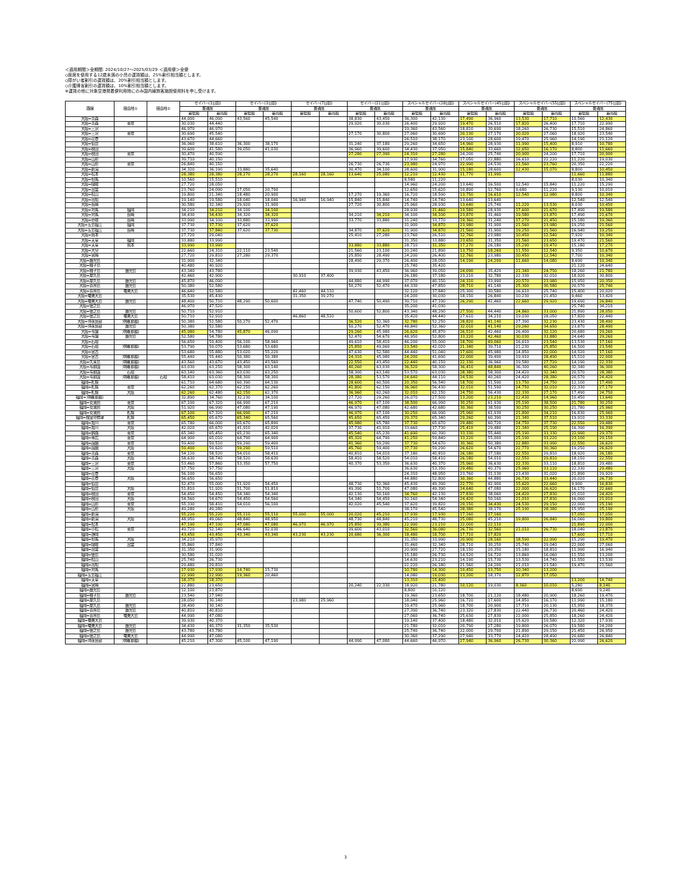＜適用期間＞全期間: 2024/10/27～2025/03/29 ＜適用便＞全便
◇座席を使用する12歳未満の小児の運賃額は、25%割引相当額とします。
◇障がい者割引の運賃額は、20%割引相当額とします。
◇介護帰省割引の運賃額は、10%割引相当額とします。
※運賃の他に対象空港発着便利用時にのみ国内線旅客施設使用料を申し受けます。
| 路線 | 経由地① | 経由地② | セイバー(1日前) | | セイバー(3日前) | | セイバー(7日前) | | セイバー(21日前) | | スペシャルセイバー(28日前) | | スペシャルセイバー(45日前) | | スペシャルセイバー(55日前) | | スペシャルセイバー(75日前) | |
| --- | --- | --- | --- | --- | --- | --- | --- | --- | --- | --- | --- | --- | --- | --- | --- | --- | --- | --- |
| | | | 普通席 | | 普通席 | | 普通席 | | 普通席 | | 普通席 | | 普通席 | | 普通席 | | 普通席 | |
| | | | 最低額 | 最高額 | 最低額 | 最高額 | 最低額 | 最高額 | 最低額 | 最高額 | 最低額 | 最高額 | 最低額 | 最高額 | 最低額 | 最高額 | 最低額 | 最高額 |
| 大阪=青森 | | | 44,000 | 46,090 | 43,560 | 45,540 | | | 38,830 | 43,450 | 36,300 | 42,130 | 17,490 | 36,960 | 13,530 | 17,710 | 10,560 | 12,430 |
| 大阪=青森 | 東京 | | 30,030 | 44,440 | | | | | 29,920 | 30,030 | 26,400 | 29,920 | 19,470 | 26,510 | 17,820 | 26,400 | 17,710 | 22,990 |
| 大阪=三沢 | | | 46,970 | 46,970 | | | | | | | 19,360 | 43,560 | 18,810 | 30,690 | 18,260 | 26,730 | 15,510 | 24,860 |
| 大阪=三沢 | 東京 | | 30,690 | 45,540 | | | | | 27,170 | 30,800 | 27,060 | 30,690 | 20,130 | 27,170 | 20,020 | 27,060 | 18,920 | 23,540 |
| 大阪=花巻 | | | 43,670 | 44,660 | | | | | | | 26,510 | 38,170 | 23,100 | 28,600 | 19,470 | 25,960 | 14,190 | 21,120 |
| 大阪=仙台 | | | 36,960 | 38,610 | 36,300 | 38,170 | | | 31,240 | 37,180 | 29,260 | 34,650 | 14,960 | 28,930 | 11,990 | 15,400 | 8,910 | 10,780 |
| 大阪=秋田 | | | 39,600 | 41,580 | 39,050 | 41,030 | | | 36,960 | 39,600 | 34,430 | 37,950 | 15,840 | 33,660 | 12,650 | 16,170 | 8,800 | 11,660 |
| 大阪=秋田 | 東京 | | 30,470 | 40,590 | | | | | 27,280 | 27,390 | 24,310 | 27,280 | 24,200 | 25,740 | 20,900 | 24,200 | 17,710 | 20,900 |
| 大阪=山形 | | | 39,710 | 40,150 | | | | | | | 17,930 | 34,760 | 17,050 | 22,880 | 16,610 | 22,220 | 11,220 | 19,030 |
| 大阪=山形 | 東京 | | 26,840 | 40,150 | | | | | 26,730 | 26,730 | 23,980 | 24,970 | 22,990 | 24,530 | 21,560 | 23,760 | 20,350 | 22,220 |
| 大阪=新潟 | | | 34,320 | 36,190 | 33,880 | 35,640 | | | 30,470 | 34,100 | 28,600 | 31,900 | 15,180 | 28,600 | 12,430 | 15,070 | 8,800 | 10,450 |
| 大阪=松本 | | | 28,380 | 28,380 | 28,270 | 28,270 | 28,160 | 28,160 | 13,640 | 25,080 | 12,210 | 12,430 | 11,770 | 11,990 | | | 11,660 | 11,880 |
| 大阪=但馬 | | | 10,560 | 15,510 | | | | | | | 8,580 | 11,220 | | | | | 8,030 | 10,340 |
| 大阪=隠岐 | | | 27,720 | 28,050 | | | | | | | 14,960 | 24,200 | 13,640 | 16,500 | 12,540 | 15,840 | 11,220 | 15,290 |
| 大阪=出雲 | | | 23,760 | 24,090 | 17,050 | 20,790 | | | | | 12,650 | 15,620 | 10,890 | 12,760 | 9,680 | 11,220 | 9,130 | 10,010 |
| 大阪=松山 | | | 19,800 | 21,340 | 18,480 | 20,900 | | | 17,270 | 19,360 | 16,720 | 18,590 | 13,750 | 16,610 | 12,540 | 12,980 | 8,800 | 10,340 |
| 大阪=高知 | | | 19,140 | 19,580 | 18,040 | 18,040 | 16,940 | 16,940 | 15,840 | 15,840 | 14,740 | 14,740 | 13,640 | 13,640 | | | 12,540 | 12,540 |
| 大阪=長崎 | | | 30,580 | 32,340 | 29,920 | 31,900 | | | 27,720 | 30,800 | 25,960 | 28,930 | 13,640 | 25,740 | 11,220 | 13,530 | 8,030 | 10,450 |
| 大阪=対馬 | 福岡 | | 34,210 | 34,210 | 34,100 | 34,100 | | | | | 28,930 | 31,460 | 19,580 | 28,930 | 17,600 | 21,670 | 17,490 | 19,580 |
| 大阪=対馬 | 長崎 | | 34,430 | 34,430 | 34,320 | 34,320 | | | 34,210 | 34,210 | 34,100 | 34,100 | 23,870 | 31,460 | 19,580 | 23,870 | 17,490 | 21,670 |
| 大阪=壱岐 | 長崎 | | 33,990 | 34,100 | 33,880 | 33,990 | | | 33,770 | 33,880 | 31,240 | 33,770 | 19,360 | 31,240 | 17,270 | 21,450 | 15,180 | 19,360 |
| 大阪=五島福江 | 福岡 | | 37,730 | 37,730 | 37,620 | 37,620 | | | | | 31,900 | 34,870 | 23,980 | 31,900 | 21,560 | 23,980 | 19,250 | 21,560 |
| 大阪=五島福江 | 長崎 | | 37,730 | 37,840 | 37,620 | 37,730 | | | 34,870 | 37,620 | 31,900 | 34,870 | 21,560 | 31,900 | 19,250 | 21,560 | 16,940 | 19,250 |
| 大阪=熊本 | | | 27,720 | 29,040 | | | | | 25,410 | 27,280 | 23,760 | 26,510 | 12,760 | 23,980 | 10,450 | 12,540 | 7,920 | 10,340 |
| 大阪=天草 | 福岡 | | 33,880 | 33,990 | | | | | | | 31,350 | 33,880 | 23,650 | 31,350 | 21,560 | 23,650 | 19,470 | 21,560 |
| 大阪=天草 | 熊本 | | 33,990 | 33,990 | | | | | 33,880 | 33,880 | 28,710 | 31,350 | 17,270 | 26,180 | 15,290 | 19,470 | 15,180 | 17,270 |
| 大阪=大分 | | | 22,660 | 24,310 | 22,110 | 23,540 | | | 21,560 | 23,100 | 20,240 | 21,890 | 13,750 | 18,260 | 11,550 | 12,540 | 9,350 | 10,670 |
| 大阪=宮崎 | | | 27,720 | 29,810 | 27,280 | 29,370 | | | 25,850 | 28,490 | 24,200 | 26,400 | 12,760 | 23,980 | 10,450 | 12,540 | 7,700 | 10,340 |
| 大阪=鹿児島 | | | 31,900 | 32,340 | | | | | 28,490 | 29,370 | 26,400 | 28,050 | 14,190 | 24,200 | 11,660 | 14,080 | 8,690 | 10,340 |
| 大阪=種子島 | | | 40,480 | 40,920 | | | | | | | 25,740 | 35,420 | | | | | 21,120 | 24,640 |
| 大阪=種子島 | 鹿児島 | | 43,340 | 43,780 | | | | | 39,930 | 43,450 | 36,960 | 39,050 | 24,090 | 35,420 | 21,340 | 24,750 | 18,260 | 21,780 |
| 大阪=屋久島 | | | 42,460 | 42,900 | | | 30,910 | 37,400 | | | 26,180 | 37,180 | 23,210 | 32,780 | 22,330 | 32,010 | 18,920 | 30,800 |
| 大阪=屋久島 | 鹿児島 | | 45,870 | 46,090 | | | | | 44,880 | 44,990 | 37,070 | 40,150 | 24,310 | 33,990 | 20,570 | 23,980 | 15,950 | 20,350 |
| 大阪=喜界島 | 鹿児島 | | 50,380 | 52,580 | | | | | 50,270 | 52,470 | 44,330 | 47,850 | 28,710 | 41,140 | 25,300 | 30,580 | 20,570 | 25,740 |
| 大阪=喜界島 | 奄美大島 | | 46,640 | 52,580 | | | 42,460 | 44,110 | | | 32,120 | 37,840 | 25,300 | 30,580 | 16,610 | 25,740 | 15,400 | 20,020 |
| 大阪=奄美大島 | | | 35,530 | 45,430 | | | 31,350 | 39,270 | | | 24,200 | 30,030 | 18,150 | 26,840 | 10,230 | 21,450 | 9,460 | 13,420 |
| 大阪=奄美大島 | 鹿児島 | | 48,400 | 50,710 | 48,290 | 50,600 | | | 47,740 | 50,490 | 39,710 | 47,190 | 26,290 | 42,460 | 22,660 | 29,920 | 19,690 | 26,840 |
| 大阪=徳之島 | | | 46,970 | 47,520 | | | | | | | 35,200 | 41,030 | | | | | 25,740 | 34,210 |
| 大阪=徳之島 | 鹿児島 | | 50,710 | 52,910 | | | | | 50,600 | 52,800 | 43,340 | 48,290 | 27,500 | 44,440 | 24,860 | 33,000 | 21,890 | 28,050 |
| 大阪=徳之島 | 奄美大島 | | 50,710 | 52,910 | | | 46,860 | 48,510 | | | 35,420 | 44,440 | 27,610 | 34,210 | 19,030 | 28,050 | 17,820 | 22,440 |
| 大阪=沖永良部 | 沖縄(那覇) | | 50,380 | 52,580 | 50,270 | 52,470 | | | 36,520 | 52,360 | 32,780 | 52,250 | 28,820 | 41,140 | 27,390 | 32,230 | 23,430 | 28,490 |
| 大阪=沖永良部 | 鹿児島 | | 50,380 | 52,580 | | | | | 50,270 | 52,470 | 48,840 | 52,360 | 32,010 | 41,140 | 29,260 | 34,650 | 23,870 | 28,490 |
| 大阪=与論 | 沖縄(那覇) | | 45,980 | 54,780 | 45,870 | 46,090 | | | 29,260 | 45,980 | 26,620 | 45,870 | 26,510 | 42,460 | 26,400 | 32,120 | 20,680 | 29,260 |
| 大阪=与論 | 鹿児島 | | 52,580 | 54,780 | | | | | 52,470 | 54,670 | 48,950 | 52,800 | 33,220 | 42,460 | 30,030 | 33,880 | 24,640 | 29,260 |
| 大阪=石垣 | | | 56,650 | 59,400 | 56,100 | 58,960 | | | 49,610 | 58,410 | 46,200 | 55,000 | 18,700 | 49,060 | 16,610 | 23,540 | 13,530 | 17,160 |
| 大阪=石垣 | 沖縄(那覇) | | 53,790 | 59,070 | 53,680 | 53,680 | | | 25,850 | 49,060 | 23,540 | 42,020 | 21,340 | 39,710 | 21,230 | 25,850 | 16,500 | 23,540 |
| 大阪=宮古 | | | 53,680 | 55,880 | 53,020 | 55,220 | | | 47,630 | 52,580 | 44,440 | 51,040 | 17,600 | 45,980 | 14,850 | 22,000 | 14,520 | 17,160 |
| 大阪=宮古 | 沖縄(那覇) | | 55,440 | 55,440 | 50,380 | 50,380 | | | 24,310 | 45,980 | 24,200 | 41,690 | 22,000 | 39,490 | 19,910 | 28,490 | 15,510 | 22,000 |
| 大阪=久米島 | 沖縄(那覇) | | 43,560 | 43,670 | 43,450 | 43,560 | | | 22,550 | 43,450 | 22,440 | 40,150 | 22,330 | 36,960 | 19,580 | 27,720 | 14,190 | 22,330 |
| 大阪=与那国 | 沖縄(那覇) | | 63,030 | 63,250 | 58,300 | 63,140 | | | 40,260 | 63,030 | 36,520 | 58,300 | 36,410 | 48,840 | 36,300 | 40,260 | 32,340 | 36,300 |
| 大阪=与那国 | 石垣 | | 63,140 | 63,360 | 63,030 | 63,250 | | | 58,300 | 63,140 | 53,570 | 63,030 | 28,380 | 58,300 | 24,420 | 32,340 | 20,570 | 28,380 |
| 大阪=与那国 | 沖縄(那覇) | 石垣 | 58,410 | 63,030 | 58,300 | 58,300 | | | 28,380 | 53,570 | 24,640 | 44,110 | 24,530 | 40,260 | 24,420 | 28,380 | 20,570 | 24,420 |
| 福岡=札幌 | | | 61,710 | 64,680 | 60,390 | 64,130 | | | 28,600 | 60,500 | 20,350 | 56,540 | 18,700 | 51,590 | 13,750 | 24,750 | 12,100 | 17,490 |
| 福岡=札幌 | 東京 | | 62,260 | 62,370 | 62,150 | 62,260 | | | 41,800 | 62,150 | 36,960 | 56,430 | 32,010 | 51,590 | 24,750 | 32,010 | 22,330 | 27,170 |
| 福岡=札幌 | 大阪 | | 62,260 | 62,480 | 62,150 | 62,370 | | | 36,960 | 62,260 | 32,010 | 62,150 | 24,750 | 56,430 | 22,330 | 27,170 | 17,490 | 24,750 |
| 福岡=沖縄(那覇) | | | 32,890 | 34,760 | 32,230 | 34,100 | | | 27,720 | 29,260 | 26,070 | 27,500 | 13,200 | 23,210 | 12,430 | 14,960 | 10,450 | 13,640 |
| 福岡=女満別 | 東京 | | 67,100 | 67,320 | 66,990 | 67,210 | | | 46,970 | 67,100 | 38,500 | 66,990 | 30,250 | 61,930 | 25,190 | 38,500 | 21,780 | 30,250 |
| 福岡=女満別 | 大阪 | | 51,920 | 66,990 | 47,080 | 47,190 | | | 46,970 | 47,080 | 42,680 | 42,680 | 30,360 | 38,500 | 30,250 | 30,250 | 21,780 | 25,960 |
| 福岡=女満別 | 札幌 | | 67,100 | 67,320 | 66,990 | 67,210 | | | 46,970 | 67,100 | 30,250 | 66,990 | 25,960 | 61,930 | 21,890 | 34,210 | 16,830 | 25,960 |
| 福岡=根室中標津 | 札幌 | | 65,450 | 65,670 | 65,340 | 65,560 | | | 45,650 | 65,450 | 29,370 | 65,340 | 29,260 | 60,390 | 21,340 | 37,510 | 19,910 | 33,330 |
| 福岡=旭川 | 東京 | | 65,780 | 66,000 | 65,670 | 65,890 | | | 45,980 | 65,780 | 37,730 | 65,670 | 29,480 | 60,720 | 24,750 | 37,730 | 22,550 | 29,480 |
| 福岡=旭川 | 大阪 | | 42,020 | 65,670 | 41,910 | 42,020 | | | 37,730 | 41,910 | 33,660 | 37,730 | 25,410 | 29,480 | 21,340 | 25,190 | 16,390 | 16,390 |
| 福岡=釧路 | 東京 | | 65,340 | 65,450 | 65,230 | 65,340 | | | 45,540 | 65,230 | 41,690 | 60,390 | 33,330 | 55,440 | 25,190 | 33,330 | 22,990 | 29,370 |
| 福岡=帯広 | 東京 | | 64,900 | 65,010 | 64,790 | 64,900 | | | 45,320 | 64,790 | 41,250 | 59,840 | 33,220 | 55,000 | 25,190 | 33,220 | 23,100 | 29,150 |
| 福岡=函館 | 東京 | | 59,400 | 59,510 | 59,290 | 59,400 | | | 41,360 | 59,290 | 37,730 | 54,670 | 30,360 | 50,380 | 22,880 | 33,990 | 22,550 | 26,620 |
| 福岡=函館 | 大阪 | | 59,400 | 59,620 | 59,290 | 59,510 | | | 45,760 | 59,400 | 37,730 | 59,290 | 26,620 | 54,670 | 22,770 | 30,360 | 19,250 | 26,620 |
| 福岡=青森 | 東京 | | 54,120 | 58,520 | 54,010 | 58,410 | | | 40,810 | 54,010 | 37,180 | 40,810 | 26,180 | 37,180 | 22,550 | 29,810 | 18,920 | 26,180 |
| 福岡=青森 | 大阪 | | 58,630 | 58,740 | 58,520 | 58,630 | | | 58,410 | 58,520 | 54,010 | 58,410 | 26,180 | 54,010 | 22,550 | 29,810 | 18,150 | 22,550 |
| 福岡=三沢 | 東京 | | 53,460 | 57,860 | 53,350 | 57,750 | | | 40,370 | 53,350 | 36,630 | 40,370 | 25,960 | 36,630 | 22,330 | 33,110 | 18,810 | 29,480 |
| 福岡=三沢 | 大阪 | | 57,750 | 57,750 | | | | | | | 36,630 | 53,350 | 29,480 | 40,370 | 25,960 | 33,110 | 22,330 | 29,480 |
| 福岡=花巻 | | | 56,100 | 56,650 | | | | | | | 24,310 | 48,950 | 23,760 | 31,130 | 23,430 | 31,020 | 21,890 | 29,920 |
| 福岡=花巻 | 大阪 | | 56,650 | 56,650 | | | | | | | 44,880 | 52,800 | 30,360 | 44,880 | 26,730 | 33,440 | 20,020 | 26,730 |
| 福岡=仙台 | | | 52,470 | 55,000 | 51,920 | 54,450 | | | 48,730 | 52,360 | 45,430 | 49,390 | 22,770 | 42,900 | 15,620 | 22,660 | 9,900 | 16,830 |
| 福岡=仙台 | 大阪 | | 51,810 | 51,920 | 51,700 | 51,810 | | | 49,390 | 51,700 | 47,080 | 49,390 | 24,640 | 47,080 | 22,000 | 26,620 | 16,170 | 22,660 |
| 福岡=秋田 | 東京 | | 54,450 | 54,450 | 54,340 | 54,340 | | | 42,130 | 50,160 | 34,760 | 42,130 | 27,830 | 38,060 | 24,420 | 27,830 | 21,010 | 24,420 |
| 福岡=秋田 | 大阪 | | 54,560 | 54,670 | 54,450 | 54,560 | | | 54,340 | 54,450 | 50,160 | 54,340 | 24,420 | 50,160 | 21,010 | 27,830 | 16,060 | 21,010 |
| 福岡=山形 | 東京 | | 55,330 | 58,410 | 54,010 | 56,100 | | | 42,020 | 45,540 | 37,620 | 39,820 | 29,150 | 34,430 | 24,530 | 29,150 | 22,000 | 25,190 |
| 福岡=山形 | 大阪 | | 49,280 | 49,280 | | | | | | | 38,170 | 45,540 | 28,380 | 38,170 | 25,190 | 28,380 | 15,950 | 25,190 |
| 福岡=新潟 | | | 55,220 | 55,220 | 55,110 | 55,110 | 55,000 | 55,000 | 20,020 | 45,210 | 17,930 | 17,930 | 17,160 | 17,160 | | | 17,050 | 17,050 |
| 福岡=新潟 | 大阪 | | 48,950 | 49,060 | 48,840 | 48,950 | | | 48,730 | 48,840 | 45,210 | 48,730 | 25,080 | 45,210 | 19,800 | 26,840 | 16,060 | 19,800 |
| 福岡=松本 | | | 47,190 | 47,190 | 47,080 | 47,080 | 46,970 | 46,970 | 25,850 | 39,380 | 22,990 | 23,210 | 22,000 | 22,110 | | | 21,890 | 22,000 |
| 福岡=小松 | 東京 | | 49,720 | 52,140 | 46,640 | 52,030 | | | 39,600 | 43,010 | 32,560 | 36,080 | 26,730 | 32,560 | 21,010 | 26,730 | 18,040 | 23,870 |
| 福岡=静岡 | | | 43,450 | 43,450 | 43,340 | 43,340 | 43,230 | 43,230 | 20,680 | 36,300 | 18,480 | 18,700 | 17,710 | 17,820 | | | 17,600 | 17,710 |
| 福岡=但馬 | 大阪 | | 34,210 | 35,970 | | | | | | | 31,350 | 33,990 | 20,900 | 28,160 | 18,590 | 22,990 | 15,290 | 19,470 |
| 福岡=隠岐 | 出雲 | | 35,860 | 37,840 | | | | | | | 31,460 | 32,340 | 28,710 | 30,250 | 25,740 | 29,040 | 22,000 | 27,060 |
| 福岡=出雲 | | | 31,350 | 31,900 | | | | | | | 20,900 | 27,720 | 18,150 | 20,350 | 15,180 | 18,810 | 11,990 | 16,940 |
| 福岡=徳島 | | | 30,580 | 31,020 | | | | | | | 15,180 | 26,730 | 14,520 | 16,720 | 13,860 | 16,060 | 11,550 | 13,200 |
| 福岡=松山 | | | 25,740 | 26,730 | | | | | | | 14,630 | 23,210 | 14,190 | 15,730 | 13,530 | 14,740 | 11,550 | 13,530 |
| 福岡=高知 | | | 29,480 | 29,810 | | | | | | | 22,220 | 26,180 | 21,560 | 24,200 | 21,010 | 23,540 | 19,470 | 21,560 |
| 福岡=対馬 | | | 17,930 | 17,930 | 14,740 | 15,730 | | | | | 10,780 | 14,300 | 10,450 | 13,750 | 10,340 | 13,200 | | |
| 福岡=五島福江 | | | 22,990 | 22,990 | 19,360 | 20,460 | | | | | 14,080 | 19,030 | 13,200 | 18,370 | 12,870 | 17,050 | | |
| 福岡=天草 | | | 18,370 | 18,370 | | | | | | | 13,310 | 15,400 | | | | | 13,200 | 14,740 |
| 福岡=宮崎 | | | 22,880 | 23,650 | | | | | 20,240 | 22,330 | 18,920 | 21,780 | 10,120 | 19,030 | 8,360 | 10,010 | 5,280 | 8,140 |
| 福岡=鹿児島 | | | 12,100 | 23,870 | | | | | | | 8,800 | 10,120 | | | | | 8,690 | 9,240 |
| 福岡=種子島 | 鹿児島 | | 23,540 | 27,940 | | | | | | | 19,360 | 23,650 | 18,700 | 21,120 | 18,480 | 20,900 | 18,260 | 19,470 |
| 福岡=屋久島 | | | 28,050 | 30,140 | | | 23,980 | 25,960 | | | 18,040 | 25,960 | 16,720 | 17,600 | 14,850 | 16,170 | 11,990 | 15,180 |
| 福岡=屋久島 | 鹿児島 | | 28,490 | 30,140 | | | | | | | 19,470 | 25,960 | 18,700 | 20,900 | 17,710 | 20,130 | 15,950 | 18,370 |
| 福岡=喜界島 | 鹿児島 | | 40,810 | 40,810 | | | | | | | 27,390 | 36,740 | 23,320 | 27,830 | 22,440 | 26,730 | 20,460 | 24,420 |
| 福岡=喜界島 | 奄美大島 | | 44,990 | 47,080 | | | | | | | 27,060 | 36,740 | 25,630 | 27,830 | 22,000 | 25,850 | 18,260 | 24,420 |
| 福岡=奄美大島 | | | 39,930 | 40,370 | | | | | | | 19,140 | 37,400 | 18,480 | 32,010 | 15,620 | 19,580 | 12,320 | 17,930 |
| 福岡=奄美大島 | 鹿児島 | | 34,430 | 40,370 | 31,350 | 35,530 | | | | | 21,780 | 32,010 | 20,790 | 27,280 | 19,800 | 26,070 | 19,580 | 24,200 |
| 福岡=徳之島 | 鹿児島 | | 43,780 | 43,780 | | | | | | | 25,740 | 36,740 | 22,000 | 29,700 | 21,890 | 29,150 | 21,450 | 26,950 |
| 福岡=徳之島 | 奄美大島 | | 44,990 | 47,080 | | | | | | | 30,360 | 37,290 | 27,940 | 33,770 | 24,420 | 28,490 | 20,680 | 26,840 |
| 福岡=沖永良部 | 沖縄(那覇) | | 45,210 | 47,300 | 45,100 | 47,190 | | | 44,990 | 47,080 | 44,660 | 46,970 | 27,940 | 36,960 | 26,730 | 30,360 | 22,990 | 26,620 |
3